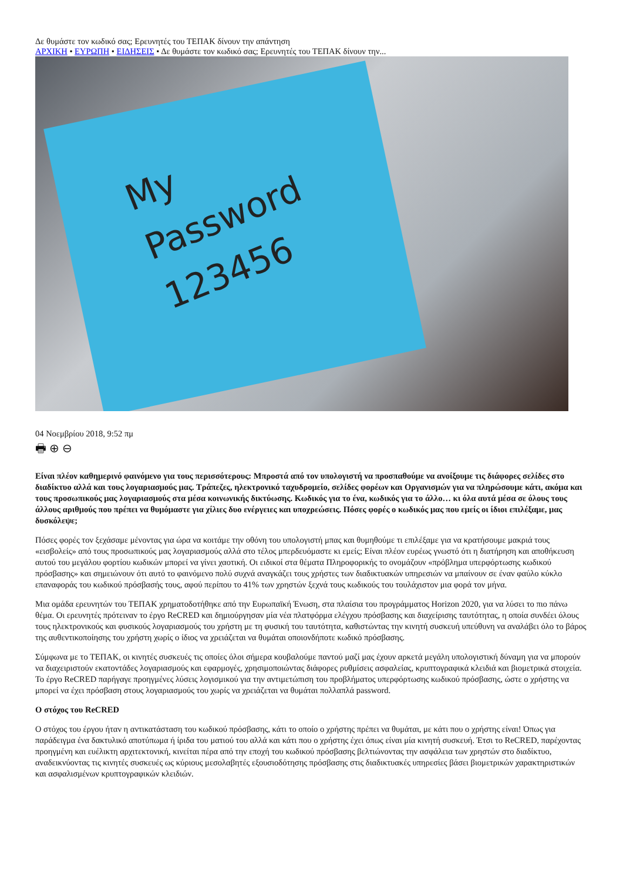Δε θυμάστε τον κωδικό σας; Ερευνητές του ΤΕΠΑΚ δίνουν την απάντηση
ΑΡΧΙΚΗ • ΕΥΡΩΠΗ • ΕΙΔΗΣΕΙΣ • Δε θυμάστε τον κωδικό σας; Ερευνητές του ΤΕΠΑΚ δίνουν την...
My
Password
123456
04 Νοεμβρίου 2018, 9:52 πμ
🖶 ⊕ ⊖
Είναι πλέον καθημερινό φαινόμενο για τους περισσότερους: Μπροστά από τον υπολογιστή να προσπαθούμε να ανοίξουμε τις διάφορες σελίδες στο διαδίκτυο αλλά και τους λογαριασμούς μας. Τράπεζες, ηλεκτρονικό ταχυδρομείο, σελίδες φορέων και Οργανισμών για να πληρώσουμε κάτι, ακόμα και τους προσωπικούς μας λογαριασμούς στα μέσα κοινωνικής δικτύωσης. Κωδικός για το ένα, κωδικός για το άλλο… κι όλα αυτά μέσα σε όλους τους άλλους αριθμούς που πρέπει να θυμόμαστε για χίλιες δυο ενέργειες και υποχρεώσεις. Πόσες φορές ο κωδικός μας που εμείς οι ίδιοι επιλέξαμε, μας δυσκόλεψε;
Πόσες φορές τον ξεχάσαμε μένοντας για ώρα να κοιτάμε την οθόνη του υπολογιστή μπας και θυμηθούμε τι επιλέξαμε για να κρατήσουμε μακριά τους «εισβολείς» από τους προσωπικούς μας λογαριασμούς αλλά στο τέλος μπερδευόμαστε κι εμείς; Είναι πλέον ευρέως γνωστό ότι η διατήρηση και αποθήκευση αυτού του μεγάλου φορτίου κωδικών μπορεί να γίνει χαοτική. Οι ειδικοί στα θέματα Πληροφορικής το ονομάζουν «πρόβλημα υπερφόρτωσης κωδικού πρόσβασης» και σημειώνουν ότι αυτό το φαινόμενο πολύ συχνά αναγκάζει τους χρήστες των διαδικτυακών υπηρεσιών να μπαίνουν σε έναν φαύλο κύκλο επαναφοράς του κωδικού πρόσβασής τους, αφού περίπου το 41% των χρηστών ξεχνά τους κωδικούς του τουλάχιστον μια φορά τον μήνα.
Μια ομάδα ερευνητών του ΤΕΠΑΚ χρηματοδοτήθηκε από την Ευρωπαϊκή Ένωση, στα πλαίσια του προγράμματος Horizon 2020, για να λύσει το πιο πάνω θέμα. Οι ερευνητές πρότειναν το έργο ReCRED και δημιούργησαν μία νέα πλατφόρμα ελέγχου πρόσβασης και διαχείρισης ταυτότητας, η οποία συνδέει όλους τους ηλεκτρονικούς και φυσικούς λογαριασμούς του χρήστη με τη φυσική του ταυτότητα, καθιστώντας την κινητή συσκευή υπεύθυνη να αναλάβει όλο το βάρος της αυθεντικοποίησης του χρήστη χωρίς ο ίδιος να χρειάζεται να θυμάται οποιονδήποτε κωδικό πρόσβασης.
Σύμφωνα με το ΤΕΠΑΚ, οι κινητές συσκευές τις οποίες όλοι σήμερα κουβαλούμε παντού μαζί μας έχουν αρκετά μεγάλη υπολογιστική δύναμη για να μπορούν να διαχειριστούν εκατοντάδες λογαριασμούς και εφαρμογές, χρησιμοποιώντας διάφορες ρυθμίσεις ασφαλείας, κρυπτογραφικά κλειδιά και βιομετρικά στοιχεία. Το έργο ReCRED παρήγαγε προηγμένες λύσεις λογισμικού για την αντιμετώπιση του προβλήματος υπερφόρτωσης κωδικού πρόσβασης, ώστε ο χρήστης να μπορεί να έχει πρόσβαση στους λογαριασμούς του χωρίς να χρειάζεται να θυμάται πολλαπλά password.
Ο στόχος του ReCRED
Ο στόχος του έργου ήταν η αντικατάσταση του κωδικού πρόσβασης, κάτι το οποίο ο χρήστης πρέπει να θυμάται, με κάτι που ο χρήστης είναι! Όπως για παράδειγμα ένα δακτυλικό αποτύπωμα ή ίριδα του ματιού του αλλά και κάτι που ο χρήστης έχει όπως είναι μία κινητή συσκευή. Έτσι το ReCRED, παρέχοντας προηγμένη και ευέλικτη αρχιτεκτονική, κινείται πέρα από την εποχή του κωδικού πρόσβασης βελτιώνοντας την ασφάλεια των χρηστών στο διαδίκτυο, αναδεικνύοντας τις κινητές συσκευές ως κύριους μεσολαβητές εξουσιοδότησης πρόσβασης στις διαδικτυακές υπηρεσίες βάσει βιομετρικών χαρακτηριστικών και ασφαλισμένων κρυπτογραφικών κλειδιών.